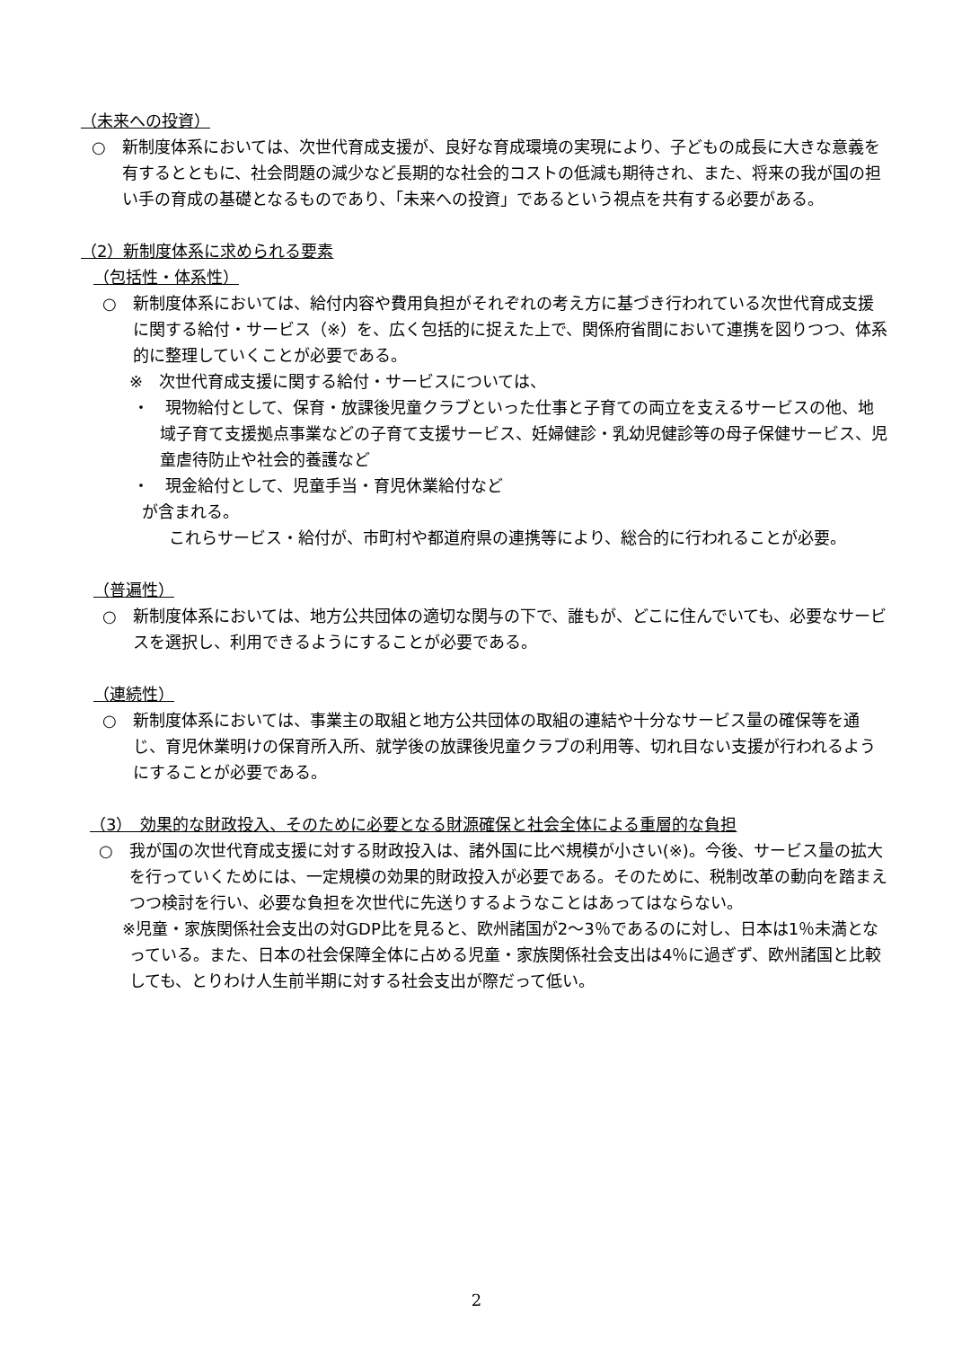（未来への投資）
○　新制度体系においては、次世代育成支援が、良好な育成環境の実現により、子どもの成長に大きな意義を有するとともに、社会問題の減少など長期的な社会的コストの低減も期待され、また、将来の我が国の担い手の育成の基礎となるものであり、「未来への投資」であるという視点を共有する必要がある。
（2）新制度体系に求められる要素
（包括性・体系性）
○　新制度体系においては、給付内容や費用負担がそれぞれの考え方に基づき行われている次世代育成支援に関する給付・サービス（※）を、広く包括的に捉えた上で、関係府省間において連携を図りつつ、体系的に整理していくことが必要である。
※　次世代育成支援に関する給付・サービスについては、
・　現物給付として、保育・放課後児童クラブといった仕事と子育ての両立を支えるサービスの他、地域子育て支援拠点事業などの子育て支援サービス、妊婦健診・乳幼児健診等の母子保健サービス、児童虐待防止や社会的養護など
・　現金給付として、児童手当・育児休業給付など
が含まれる。
これらサービス・給付が、市町村や都道府県の連携等により、総合的に行われることが必要。
（普遍性）
○　新制度体系においては、地方公共団体の適切な関与の下で、誰もが、どこに住んでいても、必要なサービスを選択し、利用できるようにすることが必要である。
（連続性）
○　新制度体系においては、事業主の取組と地方公共団体の取組の連結や十分なサービス量の確保等を通じ、育児休業明けの保育所入所、就学後の放課後児童クラブの利用等、切れ目ない支援が行われるようにすることが必要である。
（3）　効果的な財政投入、そのために必要となる財源確保と社会全体による重層的な負担
○　我が国の次世代育成支援に対する財政投入は、諸外国に比べ規模が小さい(※)。今後、サービス量の拡大を行っていくためには、一定規模の効果的財政投入が必要である。そのために、税制改革の動向を踏まえつつ検討を行い、必要な負担を次世代に先送りするようなことはあってはならない。
※児童・家族関係社会支出の対GDP比を見ると、欧州諸国が2～3％であるのに対し、日本は1％未満となっている。また、日本の社会保障全体に占める児童・家族関係社会支出は4％に過ぎず、欧州諸国と比較しても、とりわけ人生前半期に対する社会支出が際だって低い。
2